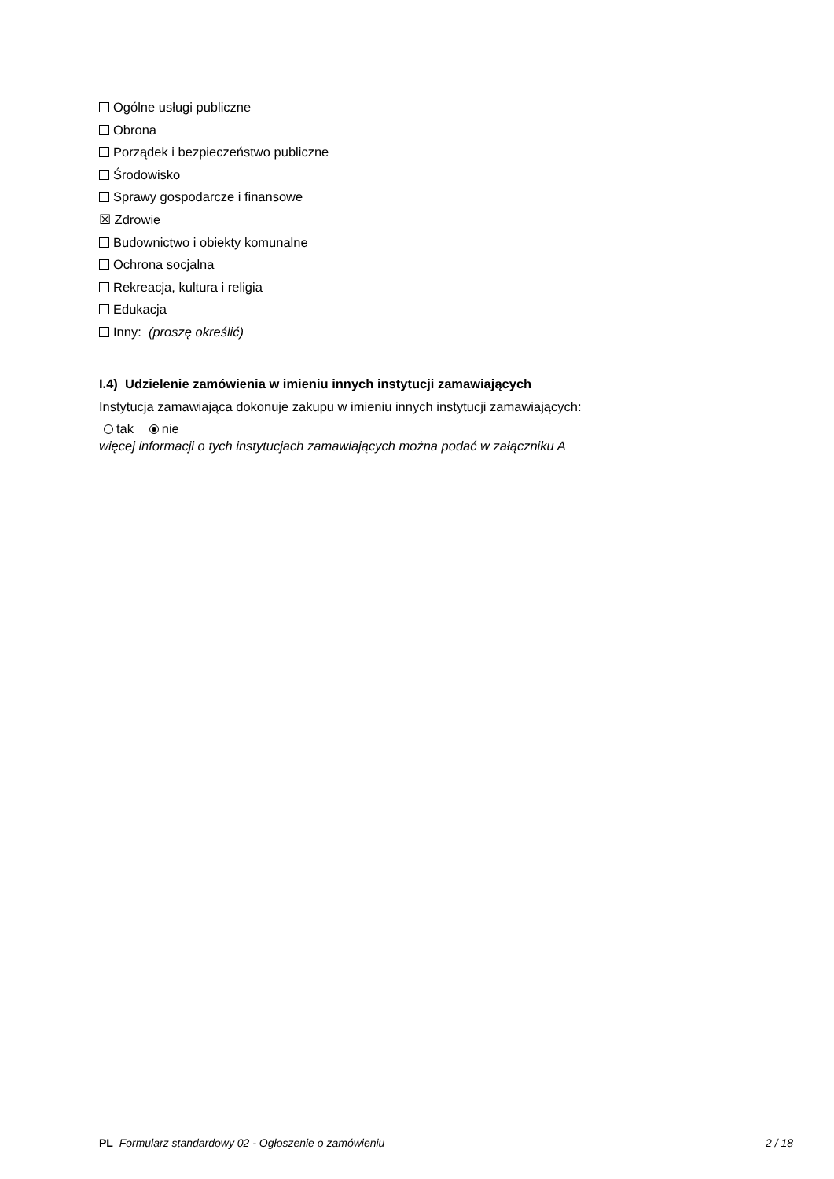Ogólne usługi publiczne
Obrona
Porządek i bezpieczeństwo publiczne
Środowisko
Sprawy gospodarcze i finansowe
☒ Zdrowie
Budownictwo i obiekty komunalne
Ochrona socjalna
Rekreacja, kultura i religia
Edukacja
Inny: (proszę określić)
I.4) Udzielenie zamówienia w imieniu innych instytucji zamawiających
Instytucja zamawiająca dokonuje zakupu w imieniu innych instytucji zamawiających:
tak nie
więcej informacji o tych instytucjach zamawiających można podać w załączniku A
PL Formularz standardowy 02 - Ogłoszenie o zamówieniu 2 / 18